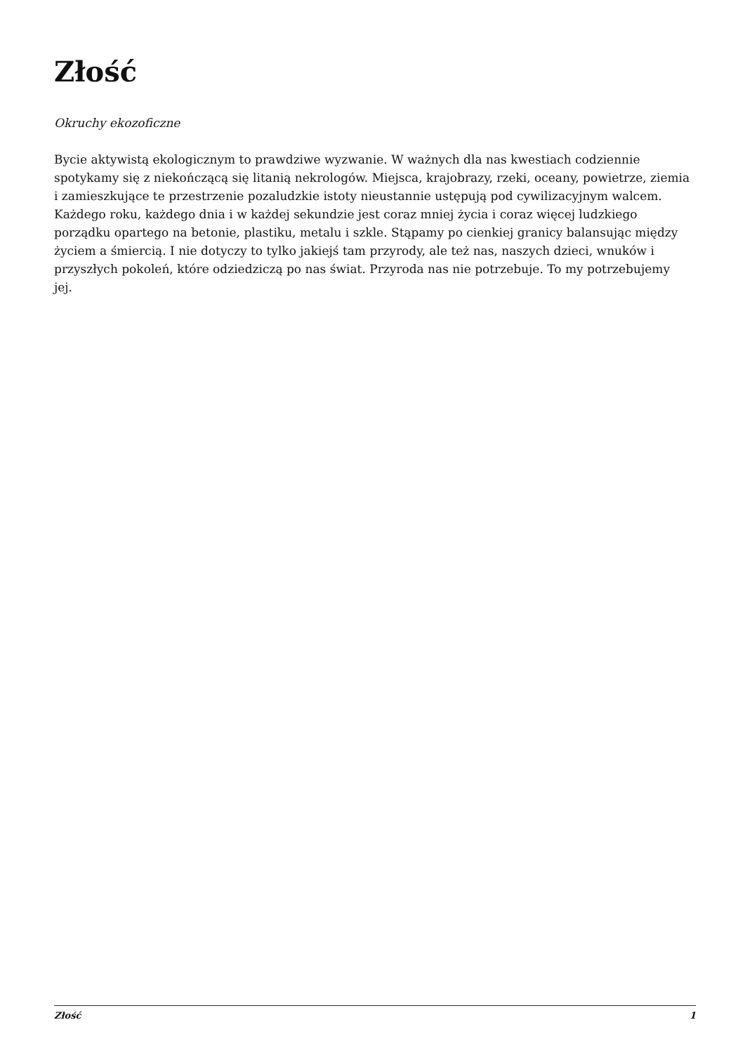Złość
Okruchy ekozoficzne
Bycie aktywistą ekologicznym to prawdziwe wyzwanie. W ważnych dla nas kwestiach codziennie spotykamy się z niekończącą się litanią nekrologów. Miejsca, krajobrazy, rzeki, oceany, powietrze, ziemia i zamieszkujące te przestrzenie pozaludzkie istoty nieustannie ustępują pod cywilizacyjnym walcem. Każdego roku, każdego dnia i w każdej sekundzie jest coraz mniej życia i coraz więcej ludzkiego porządku opartego na betonie, plastiku, metalu i szkle. Stąpamy po cienkiej granicy balansując między życiem a śmiercią. I nie dotyczy to tylko jakiejś tam przyrody, ale też nas, naszych dzieci, wnuków i przyszłych pokoleń, które odziedziczą po nas świat. Przyroda nas nie potrzebuje. To my potrzebujemy jej.
Złość 1